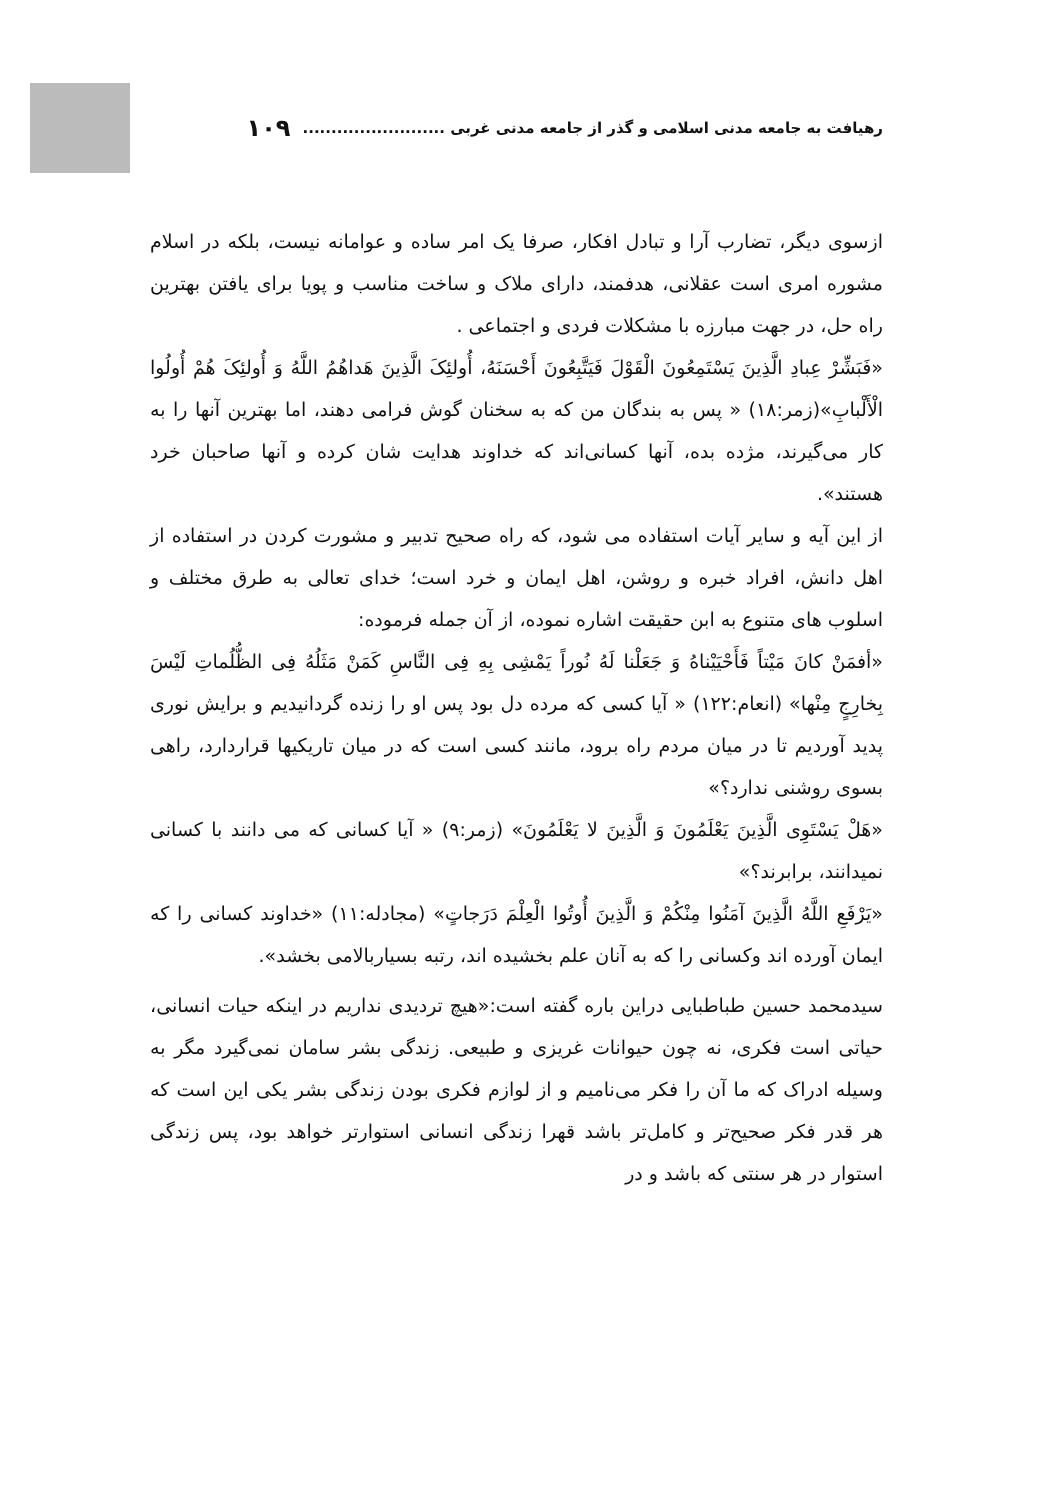رهیافت به جامعه مدنی اسلامی و گذر از جامعه مدنی غربی ......................... ۱۰۹
ازسوی دیگر، تضارب آرا و تبادل افکار، صرفا یک امر ساده و عوامانه نیست، بلکه در اسلام مشوره امری است عقلانی، هدفمند، دارای ملاک و ساخت مناسب و پویا برای یافتن بهترین راه حل، در جهت مبارزه با مشکلات فردی و اجتماعی .
«فَبَشِّرْ عِبادِ الَّذِینَ یَسْتَمِعُونَ الْقَوْلَ فَیَتَّبِعُونَ أَحْسَنَهُ، أُولئِکَ الَّذِینَ هَداهُمُ اللَّهُ وَ أُولئِکَ هُمْ أُولُوا الْأَلْبابِ»(زمر:۱۸) « پس به بندگان من که به سخنان گوش فرامی دهند، اما بهترین آنها را به کار می‌گیرند، مژده بده، آنها کسانی‌اند که خداوند هدایت شان کرده و آنها صاحبان خرد هستند».
از این آیه و سایر آیات استفاده می شود، که راه صحیح تدبیر و مشورت کردن در استفاده از اهل دانش، افراد خبره و روشن، اهل ایمان و خرد است؛ خدای تعالی به طرق مختلف و اسلوب های متنوع به ابن حقیقت اشاره نموده، از آن جمله فرموده:
«أفمَنْ کانَ مَیْتاً فَأَحْیَیْناهُ وَ جَعَلْنا لَهُ نُوراً یَمْشِی بِهِ فِی النَّاسِ کَمَنْ مَثَلُهُ فِی الظُّلُماتِ لَیْسَ بِخارِجٍ مِنْها» (انعام:۱۲۲) « آیا کسی که مرده دل بود پس او را زنده گردانیدیم و برایش نوری پدید آوردیم تا در میان مردم راه برود، مانند کسی است که در میان تاریکیها قراردارد، راهی بسوی روشنی ندارد؟»
«هَلْ یَسْتَوِی الَّذِینَ یَعْلَمُونَ وَ الَّذِینَ لا یَعْلَمُونَ» (زمر:۹) « آیا کسانی که می دانند با کسانی نمیدانند، برابرند؟»
«یَرْفَعِ اللَّهُ الَّذِینَ آمَنُوا مِنْکُمْ وَ الَّذِینَ أُوتُوا الْعِلْمَ دَرَجاتٍ» (مجادله:۱۱) «خداوند کسانی را که ایمان آورده اند وکسانی را که به آنان علم بخشیده اند، رتبه بسیاربالامی بخشد».
سیدمحمد حسین طباطبایی دراین باره گفته است:«هیچ تردیدی نداریم در اینکه حیات انسانی، حیاتی است فکری، نه چون حیوانات غریزی و طبیعی. زندگی بشر سامان نمی‌گیرد مگر به وسیله ادراک که ما آن را فکر می‌نامیم و از لوازم فکری بودن زندگی بشر یکی این است که هر قدر فکر صحیح‌تر و کامل‌تر باشد قهرا زندگی انسانی استوارتر خواهد بود، پس زندگی استوار در هر سنتی که باشد و در